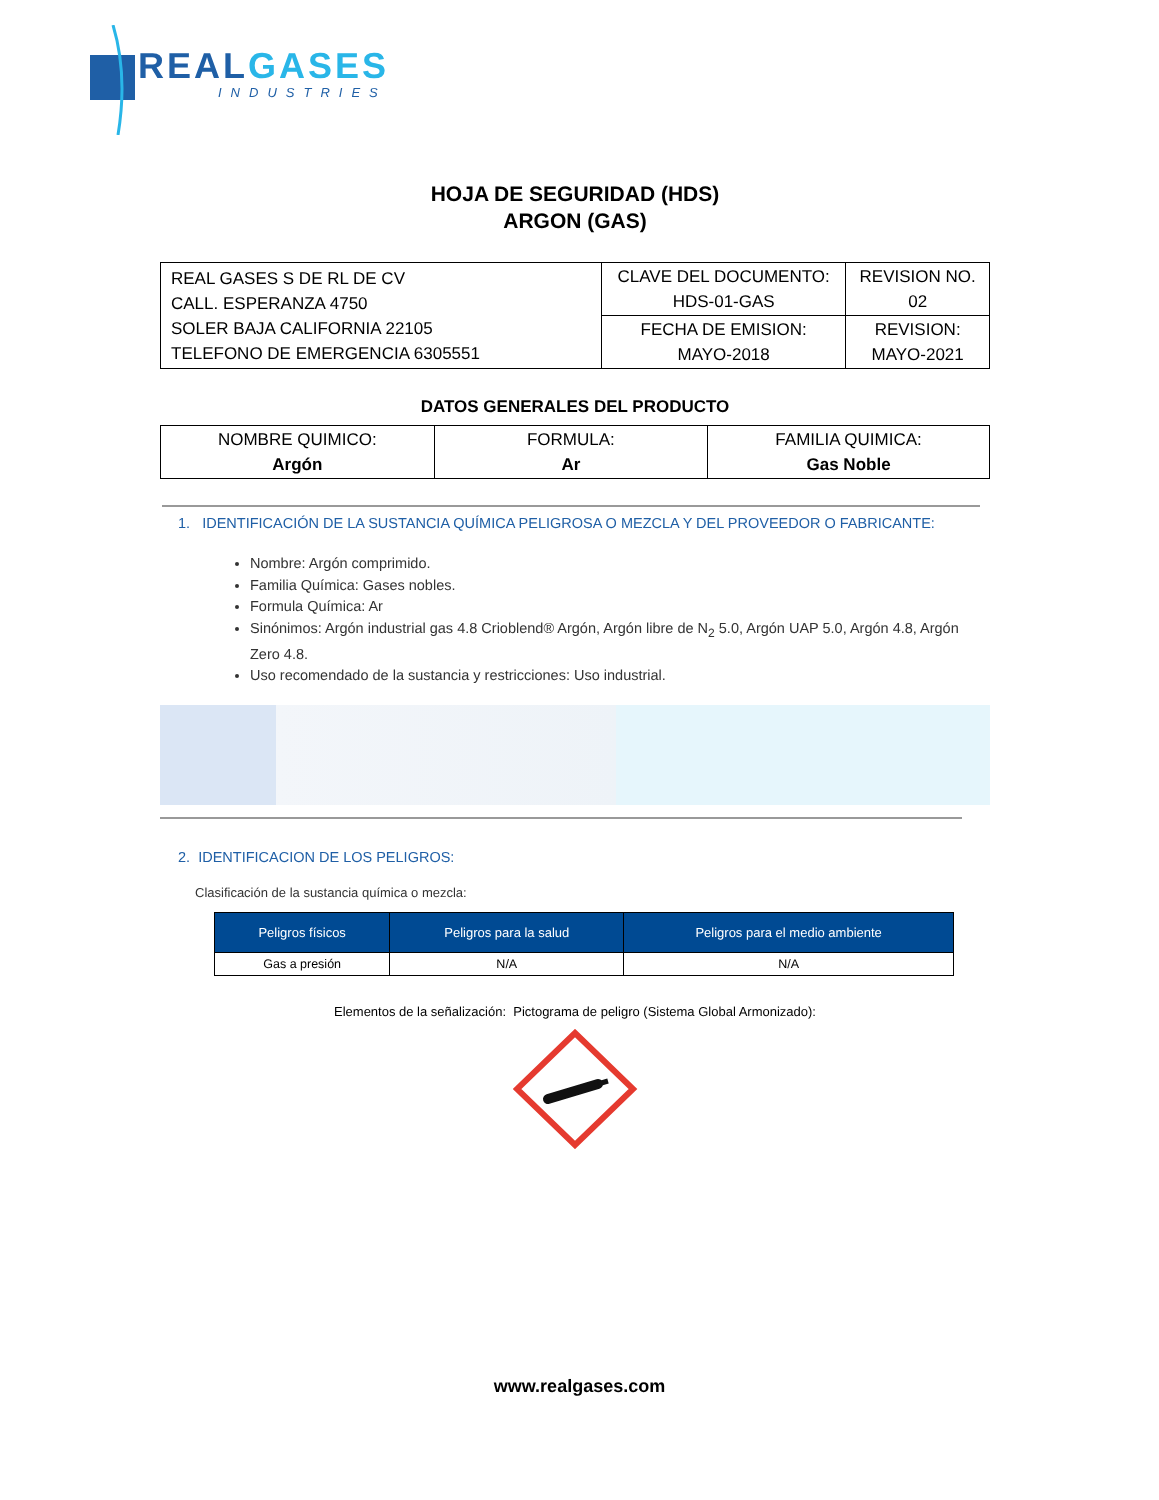REAL GASES
INDUSTRIES
HOJA DE SEGURIDAD (HDS)
ARGON (GAS)
| REAL GASES S DE RL DE CV CALL. ESPERANZA 4750 SOLER BAJA CALIFORNIA 22105 TELEFONO DE EMERGENCIA 6305551 | CLAVE DEL DOCUMENTO: HDS-01-GAS | REVISION NO. 02 |
| | FECHA DE EMISION: MAYO-2018 | REVISION: MAYO-2021 |
DATOS GENERALES DEL PRODUCTO
| NOMBRE QUIMICO: Argón | FORMULA: Ar | FAMILIA QUIMICA: Gas Noble |
1. IDENTIFICACIÓN DE LA SUSTANCIA QUÍMICA PELIGROSA O MEZCLA Y DEL PROVEEDOR O FABRICANTE:
Nombre: Argón comprimido.
Familia Química: Gases nobles.
Formula Química: Ar
Sinónimos: Argón industrial gas 4.8 Crioblend® Argón, Argón libre de N<sub>2</sub> 5.0, Argón UAP 5.0, Argón 4.8, Argón Zero 4.8.
Uso recomendado de la sustancia y restricciones: Uso industrial.
2. IDENTIFICACION DE LOS PELIGROS:
Clasificación de la sustancia química o mezcla:
| Peligros físicos | Peligros para la salud | Peligros para el medio ambiente |
| --- | --- | --- |
| Gas a presión | N/A | N/A |
Elementos de la señalización: Pictograma de peligro (Sistema Global Armonizado):
www.realgases.com